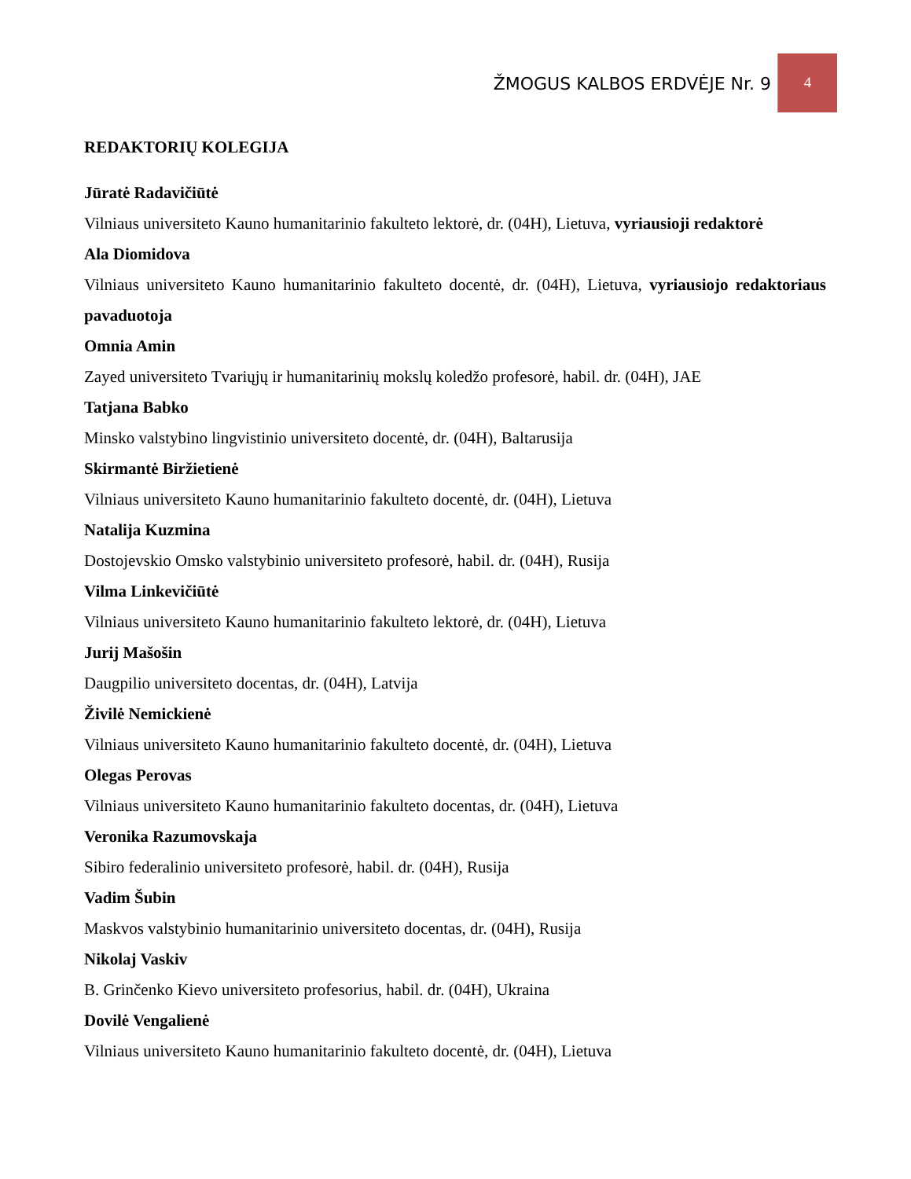ŽMOGUS KALBOS ERDVĖJE Nr. 9
4
REDAKTORIŲ KOLEGIJA
Jūratė Radavičiūtė
Vilniaus universiteto Kauno humanitarinio fakulteto lektorė, dr. (04H), Lietuva, vyriausioji redaktorė
Ala Diomidova
Vilniaus universiteto Kauno humanitarinio fakulteto docentė, dr. (04H), Lietuva, vyriausiojo redaktoriaus pavaduotoja
Omnia Amin
Zayed universiteto Tvariųjų ir humanitarinių mokslų koledžo profesorė, habil. dr. (04H), JAE
Tatjana Babko
Minsko valstybino lingvistinio universiteto docentė, dr. (04H), Baltarusija
Skirmantė Biržietienė
Vilniaus universiteto Kauno humanitarinio fakulteto docentė, dr. (04H), Lietuva
Natalija Kuzmina
Dostojevskio Omsko valstybinio universiteto profesorė, habil. dr. (04H), Rusija
Vilma Linkevičiūtė
Vilniaus universiteto Kauno humanitarinio fakulteto lektorė, dr. (04H), Lietuva
Jurij Mašošin
Daugpilio universiteto docentas, dr. (04H), Latvija
Živilė Nemickienė
Vilniaus universiteto Kauno humanitarinio fakulteto docentė, dr. (04H), Lietuva
Olegas Perovas
Vilniaus universiteto Kauno humanitarinio fakulteto docentas, dr. (04H), Lietuva
Veronika Razumovskaja
Sibiro federalinio universiteto profesorė, habil. dr. (04H), Rusija
Vadim Šubin
Maskvos valstybinio humanitarinio universiteto docentas, dr. (04H), Rusija
Nikolaj Vaskiv
B. Grinčenko Kievo universiteto profesorius, habil. dr. (04H), Ukraina
Dovilė Vengalienė
Vilniaus universiteto Kauno humanitarinio fakulteto docentė, dr. (04H), Lietuva